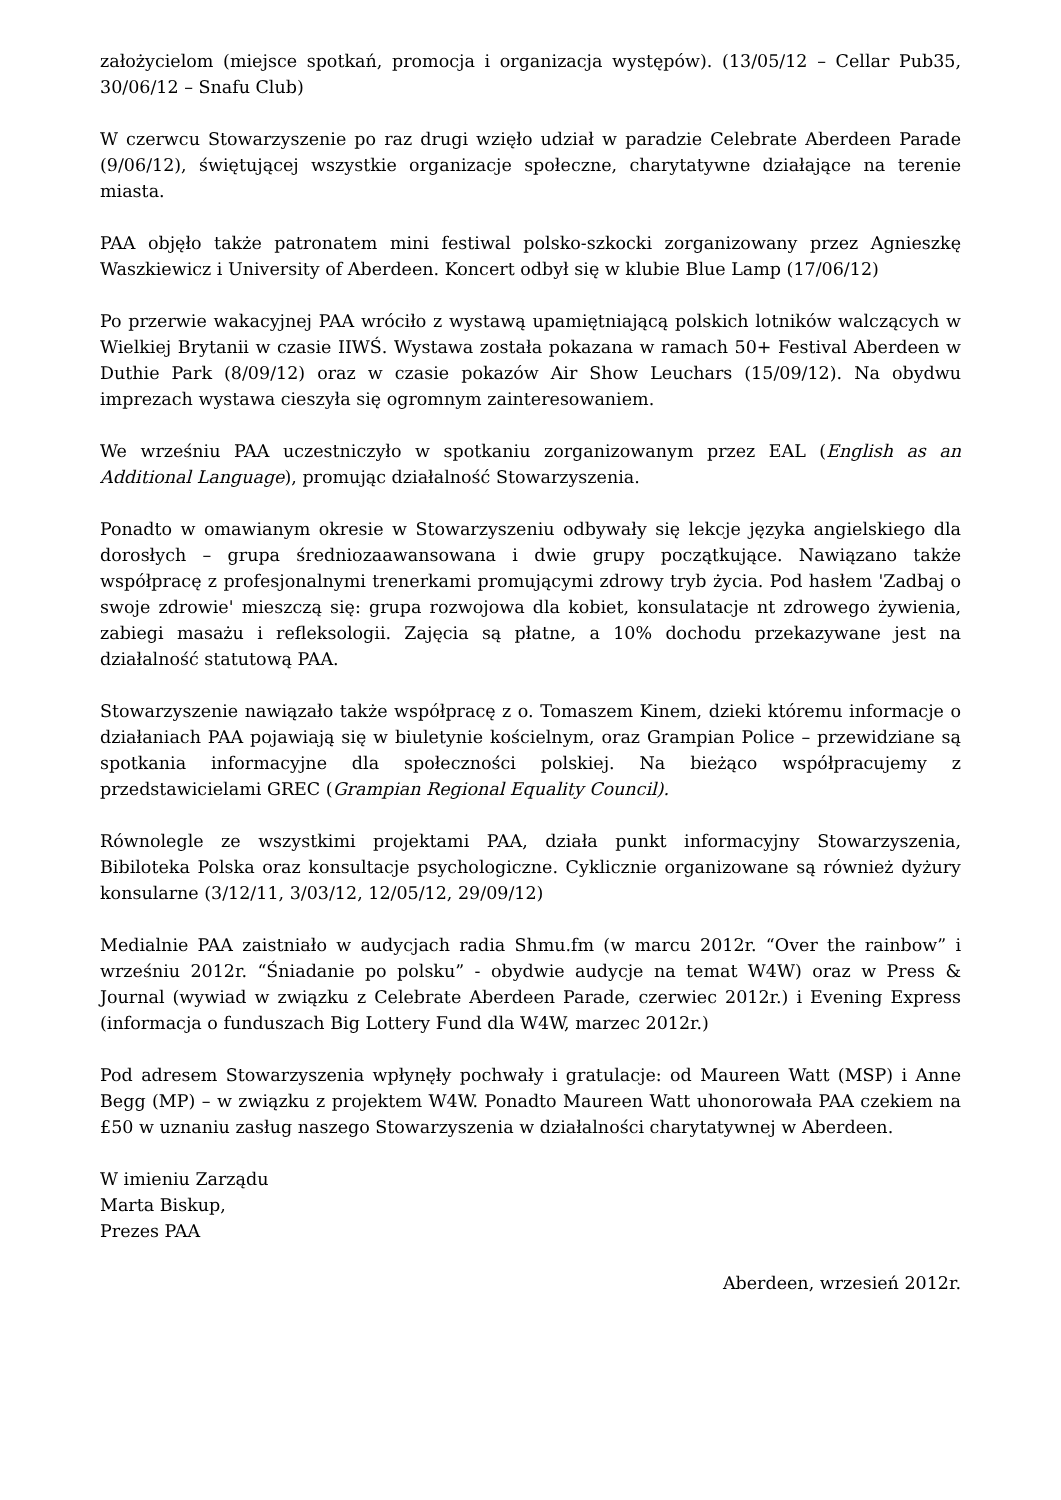założycielom (miejsce spotkań, promocja i organizacja występów). (13/05/12 – Cellar Pub35, 30/06/12 – Snafu Club)
W czerwcu Stowarzyszenie po raz drugi wzięło udział w paradzie Celebrate Aberdeen Parade (9/06/12), świętującej wszystkie organizacje społeczne, charytatywne działające na terenie miasta.
PAA objęło także patronatem mini festiwal polsko-szkocki zorganizowany przez Agnieszkę Waszkiewicz i University of Aberdeen. Koncert odbył się w klubie Blue Lamp (17/06/12)
Po przerwie wakacyjnej PAA wróciło z wystawą upamiętniającą polskich lotników walczących w Wielkiej Brytanii w czasie IIWŚ. Wystawa została pokazana w ramach 50+ Festival Aberdeen w Duthie Park (8/09/12) oraz w czasie pokazów Air Show Leuchars (15/09/12). Na obydwu imprezach wystawa cieszyła się ogromnym zainteresowaniem.
We wrześniu PAA uczestniczyło w spotkaniu zorganizowanym przez EAL (English as an Additional Language), promując działalność Stowarzyszenia.
Ponadto w omawianym okresie w Stowarzyszeniu odbywały się lekcje języka angielskiego dla dorosłych – grupa średniozaawansowana i dwie grupy początkujące. Nawiązano także współpracę z profesjonalnymi trenerkami promującymi zdrowy tryb życia. Pod hasłem 'Zadbaj o swoje zdrowie' mieszczą się: grupa rozwojowa dla kobiet, konsulatacje nt zdrowego żywienia, zabiegi masażu i refleksologii. Zajęcia są płatne, a 10% dochodu przekazywane jest na działalność statutową PAA.
Stowarzyszenie nawiązało także współpracę z o. Tomaszem Kinem, dzieki któremu informacje o działaniach PAA pojawiają się w biuletynie kościelnym, oraz Grampian Police – przewidziane są spotkania informacyjne dla społeczności polskiej. Na bieżąco współpracujemy z przedstawicielami GREC (Grampian Regional Equality Council).
Równolegle ze wszystkimi projektami PAA, działa punkt informacyjny Stowarzyszenia, Bibiloteka Polska oraz konsultacje psychologiczne. Cyklicznie organizowane są również dyżury konsularne (3/12/11, 3/03/12, 12/05/12, 29/09/12)
Medialnie PAA zaistniało w audycjach radia Shmu.fm (w marcu 2012r. “Over the rainbow” i wrześniu 2012r. “Śniadanie po polsku” - obydwie audycje na temat W4W) oraz w Press & Journal (wywiad w związku z Celebrate Aberdeen Parade, czerwiec 2012r.) i Evening Express (informacja o funduszach Big Lottery Fund dla W4W, marzec 2012r.)
Pod adresem Stowarzyszenia wpłynęły pochwały i gratulacje: od Maureen Watt (MSP) i Anne Begg (MP) – w związku z projektem W4W. Ponadto Maureen Watt uhonorowała PAA czekiem na £50 w uznaniu zasług naszego Stowarzyszenia w działalności charytatywnej w Aberdeen.
W imieniu Zarządu
Marta Biskup,
Prezes PAA
Aberdeen, wrzesień 2012r.